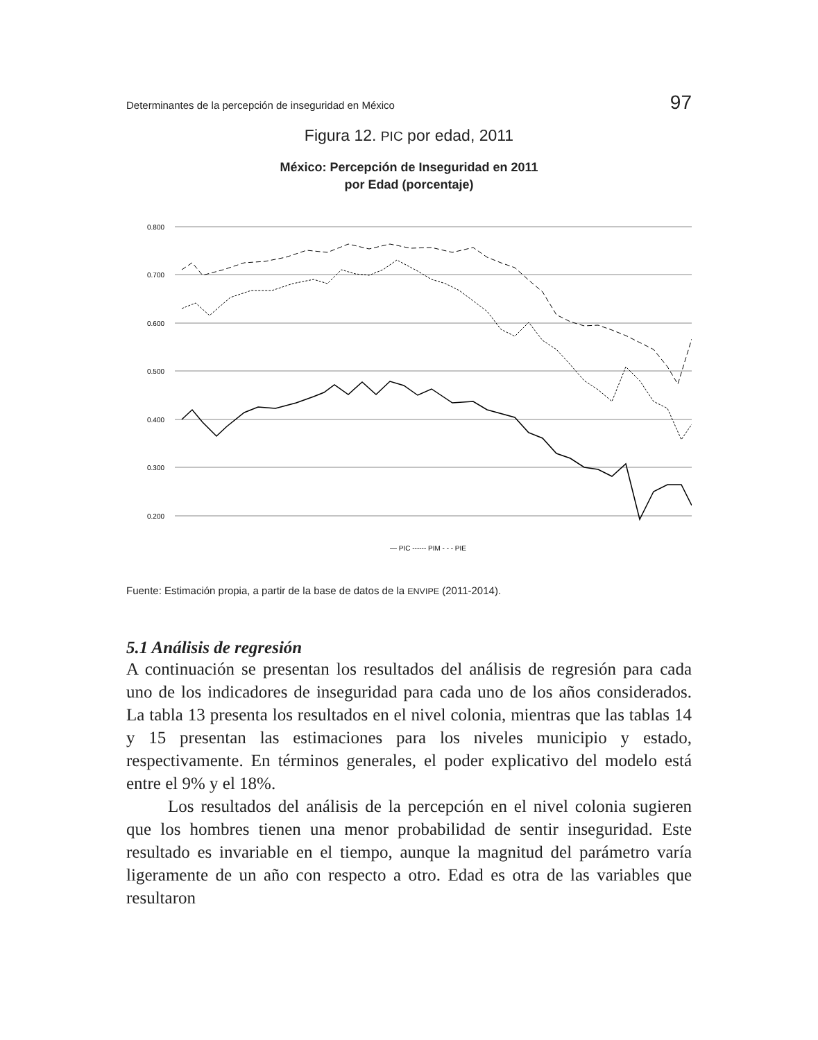Determinantes de la percepción de inseguridad en México 97
Figura 12. PIC por edad, 2011
México: Percepción de Inseguridad en 2011
por Edad (porcentaje)
0.800
0.700
0.600
0.500
0.400
0.300
0.200
— PIC ------ PIM - - - PIE
Fuente: Estimación propia, a partir de la base de datos de la ENVIPE (2011-2014).
5.1 Análisis de regresión
A continuación se presentan los resultados del análisis de regresión para cada uno de los indicadores de inseguridad para cada uno de los años considerados. La tabla 13 presenta los resultados en el nivel colonia, mientras que las tablas 14 y 15 presentan las estimaciones para los niveles municipio y estado, respectivamente. En términos generales, el poder explicativo del modelo está entre el 9% y el 18%.
Los resultados del análisis de la percepción en el nivel colonia sugieren que los hombres tienen una menor probabilidad de sentir inseguridad. Este resultado es invariable en el tiempo, aunque la magnitud del parámetro varía ligeramente de un año con respecto a otro. Edad es otra de las variables que resultaron